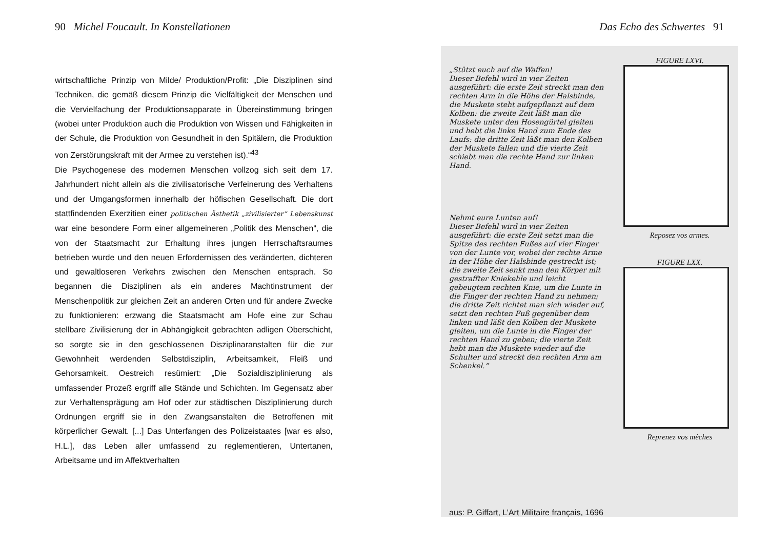90 Michel Foucault. In Konstellationen
wirtschaftliche Prinzip von Milde/ Produktion/Profit: „Die Disziplinen sind Techniken, die gemäß diesem Prinzip die Vielfältigkeit der Menschen und die Vervielfachung der Produktionsapparate in Übereinstimmung bringen (wobei unter Produktion auch die Produktion von Wissen und Fähigkeiten in der Schule, die Produktion von Gesundheit in den Spitälern, die Produktion von Zerstörungskraft mit der Armee zu verstehen ist).“<sup>43</sup>
Die Psychogenese des modernen Menschen vollzog sich seit dem 17. Jahrhundert nicht allein als die zivilisatorische Verfeinerung des Verhaltens und der Umgangsformen innerhalb der höfischen Gesellschaft. Die dort stattfindenden Exerzitien einer politischen Ästhetik „zivilisierter“ Lebenskunst war eine besondere Form einer allgemeineren „Politik des Menschen“, die von der Staatsmacht zur Erhaltung ihres jungen Herrschaftsraumes betrieben wurde und den neuen Erfordernissen des veränderten, dichteren und gewaltloseren Verkehrs zwischen den Menschen entsprach. So begannen die Disziplinen als ein anderes Machtinstrument der Menschenpolitik zur gleichen Zeit an anderen Orten und für andere Zwecke zu funktionieren: erzwang die Staatsmacht am Hofe eine zur Schau stellbare Zivilisierung der in Abhängigkeit gebrachten adligen Oberschicht, so sorgte sie in den geschlossenen Disziplinaranstalten für die zur Gewohnheit werdenden Selbstdisziplin, Arbeitsamkeit, Fleiß und Gehorsamkeit. Oestreich resümiert: „Die Sozialdisziplinierung als umfassender Prozeß ergriff alle Stände und Schichten. Im Gegensatz aber zur Verhaltensprägung am Hof oder zur städtischen Disziplinierung durch Ordnungen ergriff sie in den Zwangsanstalten die Betroffenen mit körperlicher Gewalt. [...] Das Unterfangen des Polizeistaates [war es also, H.L.], das Leben aller umfassend zu reglementieren, Untertanen, Arbeitsame und im Affektverhalten
Das Echo des Schwertes 91
„Stützt euch auf die Waffen!
Dieser Befehl wird in vier Zeiten ausgeführt: die erste Zeit streckt man den rechten Arm in die Höhe der Halsbinde, die Muskete steht aufgepflanzt auf dem Kolben: die zweite Zeit läßt man die Muskete unter den Hosengürtel gleiten und hebt die linke Hand zum Ende des Laufs: die dritte Zeit läßt man den Kolben der Muskete fallen und die vierte Zeit schiebt man die rechte Hand zur linken Hand.
Nehmt eure Lunten auf!
Dieser Befehl wird in vier Zeiten ausgeführt: die erste Zeit setzt man die Spitze des rechten Fußes auf vier Finger von der Lunte vor, wobei der rechte Arme in der Höhe der Halsbinde gestreckt ist; die zweite Zeit senkt man den Körper mit gestraffter Kniekehle und leicht gebeugtem rechten Knie, um die Lunte in die Finger der rechten Hand zu nehmen; die dritte Zeit richtet man sich wieder auf, setzt den rechten Fuß gegenüber dem linken und läßt den Kolben der Muskete gleiten, um die Lunte in die Finger der rechten Hand zu geben; die vierte Zeit hebt man die Muskete wieder auf die Schulter und streckt den rechten Arm am Schenkel.“
FIGURE LXVI.
Reposez vos armes.
FIGURE LXX.
Reprenez vos mèches
aus: P. Giffart, L’Art Militaire français, 1696